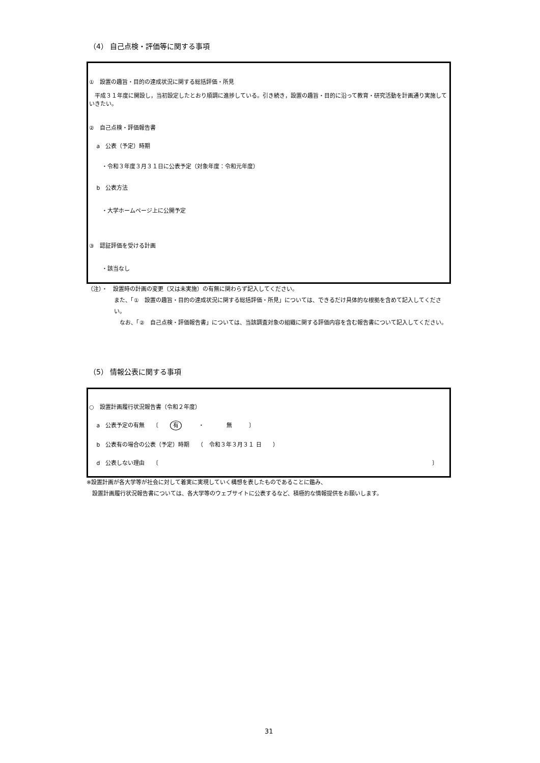（4） 自己点検・評価等に関する事項
①　設置の趣旨・目的の達成状況に関する総括評価・所見
　平成３１年度に開設し，当初設定したとおり順調に進捗している。引き続き，設置の趣旨・目的に沿って教育・研究活動を計画通り実施していきたい。
②　自己点検・評価報告書
　 a　公表（予定）時期
　　 ・令和３年度３月３１日に公表予定（対象年度：令和元年度）
　 b　公表方法
　　 ・大学ホームページ上に公開予定
③　認証評価を受ける計画
　　 ・該当なし
（注）・　設置時の計画の変更（又は未実施）の有無に関わらず記入してください。
また、「①　設置の趣旨・目的の達成状況に関する総括評価・所見」については、できるだけ具体的な根拠を含めて記入してください。
　なお、「②　自己点検・評価報告書」については、当該調査対象の組織に関する評価内容を含む報告書について記入してください。
（5） 情報公表に関する事項
○　設置計画履行状況報告書（令和２年度）
　 a　公表予定の有無　　〔　　有　　　・　　　　無　　　〕
　 b　公表有の場合の公表（予定）時期　　（　令和３年３月３１ 日　　）
　 d　公表しない理由　　〔 〕
※設置計画が各大学等が社会に対して着実に実現していく構想を表したものであることに鑑み、
　設置計画履行状況報告書については、各大学等のウェブサイトに公表するなど、積極的な情報提供をお願いします。
31